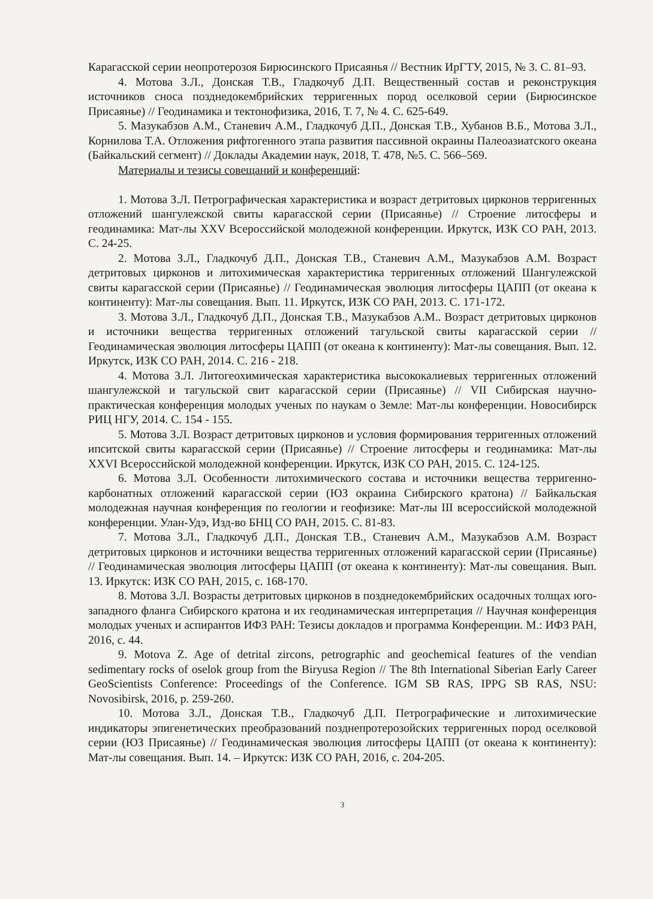Карагасской серии неопротерозоя Бирюсинского Присаянья // Вестник ИрГТУ, 2015, № 3. С. 81–93.
4. Мотова З.Л., Донская Т.В., Гладкочуб Д.П. Вещественный состав и реконструкция источников сноса позднедокембрийских терригенных пород оселковой серии (Бирюсинское Присаянье) // Геодинамика и тектонофизика, 2016, Т. 7, № 4. С. 625-649.
5. Мазукабзов А.М., Станевич А.М., Гладкочуб Д.П., Донская Т.В., Хубанов В.Б., Мотова З.Л., Корнилова Т.А. Отложения рифтогенного этапа развития пассивной окраины Палеоазиатского океана (Байкальский сегмент) // Доклады Академии наук, 2018, Т. 478, №5. С. 566–569.
Материалы и тезисы совещаний и конференций:
1. Мотова З.Л. Петрографическая характеристика и возраст детритовых цирконов терригенных отложений шангулежской свиты карагасской серии (Присаянье) // Строение литосферы и геодинамика: Мат-лы XXV Всероссийской молодежной конференции. Иркутск, ИЗК СО РАН, 2013. С. 24-25.
2. Мотова З.Л., Гладкочуб Д.П., Донская Т.В., Станевич А.М., Мазукабзов А.М. Возраст детритовых цирконов и литохимическая характеристика терригенных отложений Шангулежской свиты карагасской серии (Присаянье) // Геодинамическая эволюция литосферы ЦАПП (от океана к континенту): Мат-лы совещания. Вып. 11. Иркутск, ИЗК СО РАН, 2013. С. 171-172.
3. Мотова З.Л., Гладкочуб Д.П., Донская Т.В., Мазукабзов А.М.. Возраст детритовых цирконов и источники вещества терригенных отложений тагульской свиты карагасской серии // Геодинамическая эволюция литосферы ЦАПП (от океана к континенту): Мат-лы совещания. Вып. 12. Иркутск, ИЗК СО РАН, 2014. С. 216 - 218.
4. Мотова З.Л. Литогеохимическая характеристика высококалиевых терригенных отложений шангулежской и тагульской свит карагасской серии (Присаянье) // VII Сибирская научно-практическая конференция молодых ученых по наукам о Земле: Мат-лы конференции. Новосибирск РИЦ НГУ, 2014. С. 154 - 155.
5. Мотова З.Л. Возраст детритовых цирконов и условия формирования терригенных отложений ипситской свиты карагасской серии (Присаянье) // Строение литосферы и геодинамика: Мат-лы XXVI Всероссийской молодежной конференции. Иркутск, ИЗК СО РАН, 2015. С. 124-125.
6. Мотова З.Л. Особенности литохимического состава и источники вещества терригенно-карбонатных отложений карагасской серии (ЮЗ окраина Сибирского кратона) // Байкальская молодежная научная конференция по геологии и геофизике: Мат-лы III всероссийской молодежной конференции. Улан-Удэ, Изд-во БНЦ СО РАН, 2015. С. 81-83.
7. Мотова З.Л., Гладкочуб Д.П., Донская Т.В., Станевич А.М., Мазукабзов А.М. Возраст детритовых цирконов и источники вещества терригенных отложений карагасской серии (Присаянье) // Геодинамическая эволюция литосферы ЦАПП (от океана к континенту): Мат-лы совещания. Вып. 13. Иркутск: ИЗК СО РАН, 2015, с. 168-170.
8. Мотова З.Л. Возрасты детритовых цирконов в позднедокембрийских осадочных толщах юго-западного фланга Сибирского кратона и их геодинамическая интерпретация // Научная конференция молодых ученых и аспирантов ИФЗ РАН: Тезисы докладов и программа Конференции. М.: ИФЗ РАН, 2016, с. 44.
9. Motova Z. Age of detrital zircons, petrographic and geochemical features of the vendian sedimentary rocks of oselok group from the Biryusa Region // The 8th International Siberian Early Career GeoScientists Conference: Proceedings of the Conference. IGM SB RAS, IPPG SB RAS, NSU: Novosibirsk, 2016, p. 259-260.
10. Мотова З.Л., Донская Т.В., Гладкочуб Д.П. Петрографические и литохимические индикаторы эпигенетических преобразований позднепротерозойских терригенных пород оселковой серии (ЮЗ Присаянье) // Геодинамическая эволюция литосферы ЦАПП (от океана к континенту): Мат-лы совещания. Вып. 14. – Иркутск: ИЗК СО РАН, 2016, с. 204-205.
3